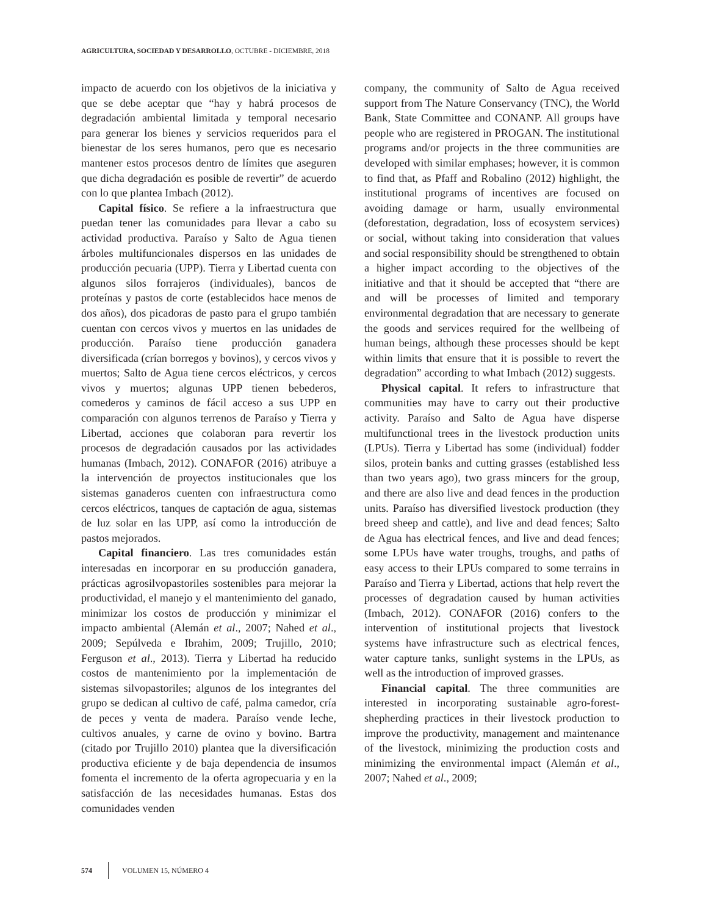AGRICULTURA, SOCIEDAD Y DESARROLLO, OCTUBRE - DICIEMBRE, 2018
impacto de acuerdo con los objetivos de la iniciativa y que se debe aceptar que “hay y habrá procesos de degradación ambiental limitada y temporal necesario para generar los bienes y servicios requeridos para el bienestar de los seres humanos, pero que es necesario mantener estos procesos dentro de límites que aseguren que dicha degradación es posible de revertir” de acuerdo con lo que plantea Imbach (2012).
Capital físico. Se refiere a la infraestructura que puedan tener las comunidades para llevar a cabo su actividad productiva. Paraíso y Salto de Agua tienen árboles multifuncionales dispersos en las unidades de producción pecuaria (UPP). Tierra y Libertad cuenta con algunos silos forrajeros (individuales), bancos de proteínas y pastos de corte (establecidos hace menos de dos años), dos picadoras de pasto para el grupo también cuentan con cercos vivos y muertos en las unidades de producción. Paraíso tiene producción ganadera diversificada (crían borregos y bovinos), y cercos vivos y muertos; Salto de Agua tiene cercos eléctricos, y cercos vivos y muertos; algunas UPP tienen bebederos, comederos y caminos de fácil acceso a sus UPP en comparación con algunos terrenos de Paraíso y Tierra y Libertad, acciones que colaboran para revertir los procesos de degradación causados por las actividades humanas (Imbach, 2012). CONAFOR (2016) atribuye a la intervención de proyectos institucionales que los sistemas ganaderos cuenten con infraestructura como cercos eléctricos, tanques de captación de agua, sistemas de luz solar en las UPP, así como la introducción de pastos mejorados.
Capital financiero. Las tres comunidades están interesadas en incorporar en su producción ganadera, prácticas agrosilvopastoriles sostenibles para mejorar la productividad, el manejo y el mantenimiento del ganado, minimizar los costos de producción y minimizar el impacto ambiental (Alemán et al., 2007; Nahed et al., 2009; Sepúlveda e Ibrahim, 2009; Trujillo, 2010; Ferguson et al., 2013). Tierra y Libertad ha reducido costos de mantenimiento por la implementación de sistemas silvopastoriles; algunos de los integrantes del grupo se dedican al cultivo de café, palma camedor, cría de peces y venta de madera. Paraíso vende leche, cultivos anuales, y carne de ovino y bovino. Bartra (citado por Trujillo 2010) plantea que la diversificación productiva eficiente y de baja dependencia de insumos fomenta el incremento de la oferta agropecuaria y en la satisfacción de las necesidades humanas. Estas dos comunidades venden
company, the community of Salto de Agua received support from The Nature Conservancy (TNC), the World Bank, State Committee and CONANP. All groups have people who are registered in PROGAN. The institutional programs and/or projects in the three communities are developed with similar emphases; however, it is common to find that, as Pfaff and Robalino (2012) highlight, the institutional programs of incentives are focused on avoiding damage or harm, usually environmental (deforestation, degradation, loss of ecosystem services) or social, without taking into consideration that values and social responsibility should be strengthened to obtain a higher impact according to the objectives of the initiative and that it should be accepted that “there are and will be processes of limited and temporary environmental degradation that are necessary to generate the goods and services required for the wellbeing of human beings, although these processes should be kept within limits that ensure that it is possible to revert the degradation” according to what Imbach (2012) suggests.
Physical capital. It refers to infrastructure that communities may have to carry out their productive activity. Paraíso and Salto de Agua have disperse multifunctional trees in the livestock production units (LPUs). Tierra y Libertad has some (individual) fodder silos, protein banks and cutting grasses (established less than two years ago), two grass mincers for the group, and there are also live and dead fences in the production units. Paraíso has diversified livestock production (they breed sheep and cattle), and live and dead fences; Salto de Agua has electrical fences, and live and dead fences; some LPUs have water troughs, troughs, and paths of easy access to their LPUs compared to some terrains in Paraíso and Tierra y Libertad, actions that help revert the processes of degradation caused by human activities (Imbach, 2012). CONAFOR (2016) confers to the intervention of institutional projects that livestock systems have infrastructure such as electrical fences, water capture tanks, sunlight systems in the LPUs, as well as the introduction of improved grasses.
Financial capital. The three communities are interested in incorporating sustainable agro-forest-shepherding practices in their livestock production to improve the productivity, management and maintenance of the livestock, minimizing the production costs and minimizing the environmental impact (Alemán et al., 2007; Nahed et al., 2009;
574 VOLUMEN 15, NÚMERO 4